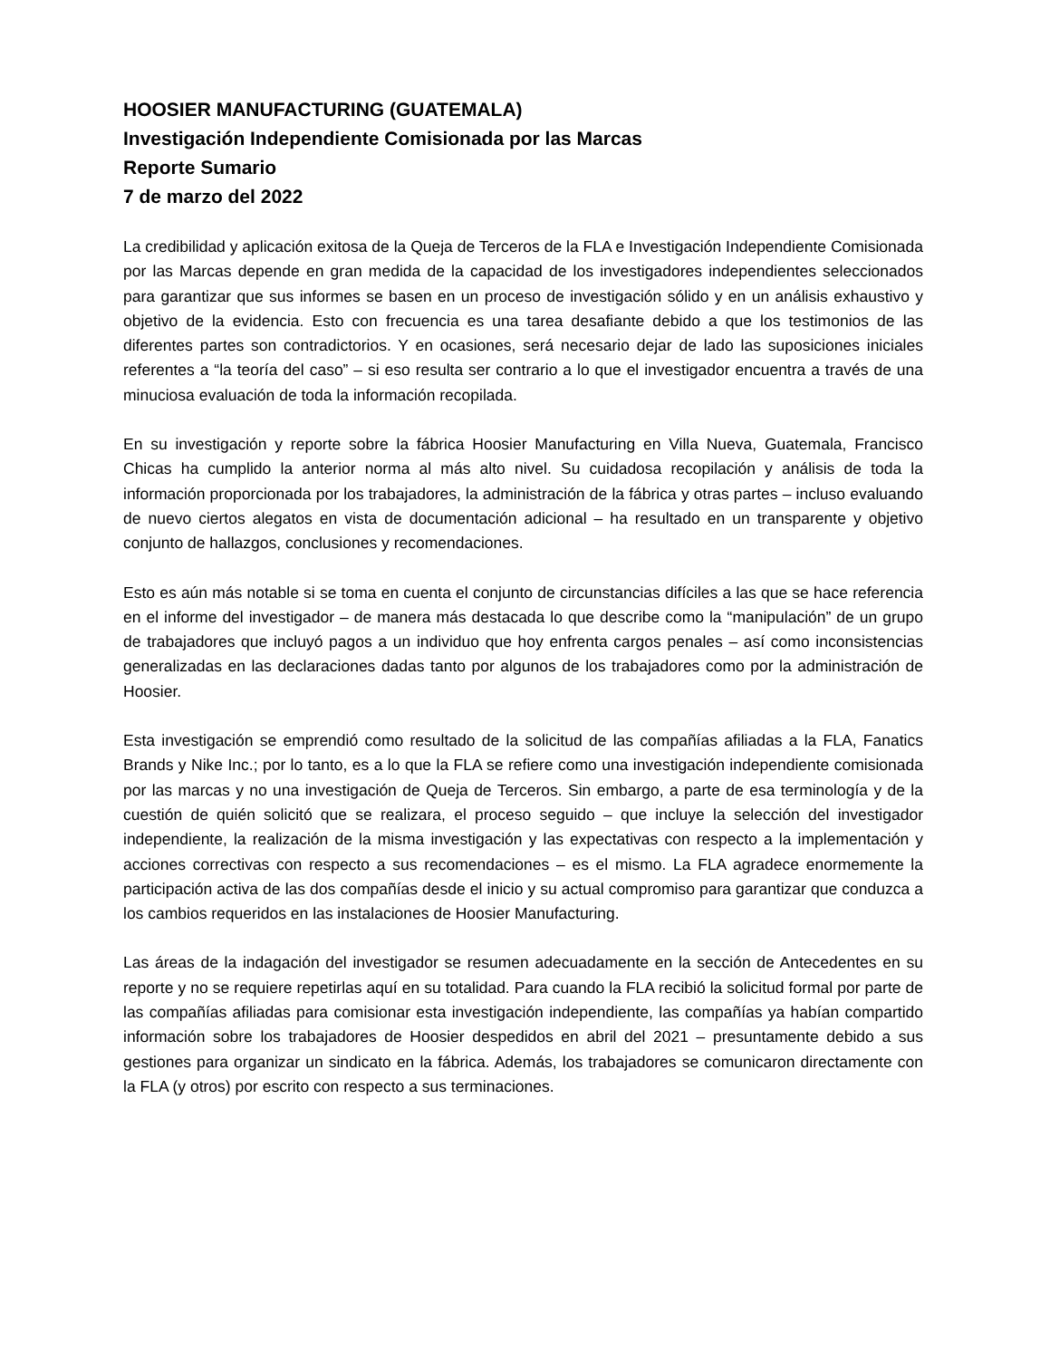HOOSIER MANUFACTURING (GUATEMALA)
Investigación Independiente Comisionada por las Marcas
Reporte Sumario
7 de marzo del 2022
La credibilidad y aplicación exitosa de la Queja de Terceros de la FLA e Investigación Independiente Comisionada por las Marcas depende en gran medida de la capacidad de los investigadores independientes seleccionados para garantizar que sus informes se basen en un proceso de investigación sólido y en un análisis exhaustivo y objetivo de la evidencia. Esto con frecuencia es una tarea desafiante debido a que los testimonios de las diferentes partes son contradictorios. Y en ocasiones, será necesario dejar de lado las suposiciones iniciales referentes a “la teoría del caso” – si eso resulta ser contrario a lo que el investigador encuentra a través de una minuciosa evaluación de toda la información recopilada.
En su investigación y reporte sobre la fábrica Hoosier Manufacturing en Villa Nueva, Guatemala, Francisco Chicas ha cumplido la anterior norma al más alto nivel. Su cuidadosa recopilación y análisis de toda la información proporcionada por los trabajadores, la administración de la fábrica y otras partes – incluso evaluando de nuevo ciertos alegatos en vista de documentación adicional – ha resultado en un transparente y objetivo conjunto de hallazgos, conclusiones y recomendaciones.
Esto es aún más notable si se toma en cuenta el conjunto de circunstancias difíciles a las que se hace referencia en el informe del investigador – de manera más destacada lo que describe como la “manipulación” de un grupo de trabajadores que incluyó pagos a un individuo que hoy enfrenta cargos penales – así como inconsistencias generalizadas en las declaraciones dadas tanto por algunos de los trabajadores como por la administración de Hoosier.
Esta investigación se emprendió como resultado de la solicitud de las compañías afiliadas a la FLA, Fanatics Brands y Nike Inc.; por lo tanto, es a lo que la FLA se refiere como una investigación independiente comisionada por las marcas y no una investigación de Queja de Terceros. Sin embargo, a parte de esa terminología y de la cuestión de quién solicitó que se realizara, el proceso seguido – que incluye la selección del investigador independiente, la realización de la misma investigación y las expectativas con respecto a la implementación y acciones correctivas con respecto a sus recomendaciones – es el mismo. La FLA agradece enormemente la participación activa de las dos compañías desde el inicio y su actual compromiso para garantizar que conduzca a los cambios requeridos en las instalaciones de Hoosier Manufacturing.
Las áreas de la indagación del investigador se resumen adecuadamente en la sección de Antecedentes en su reporte y no se requiere repetirlas aquí en su totalidad. Para cuando la FLA recibió la solicitud formal por parte de las compañías afiliadas para comisionar esta investigación independiente, las compañías ya habían compartido información sobre los trabajadores de Hoosier despedidos en abril del 2021 – presuntamente debido a sus gestiones para organizar un sindicato en la fábrica. Además, los trabajadores se comunicaron directamente con la FLA (y otros) por escrito con respecto a sus terminaciones.